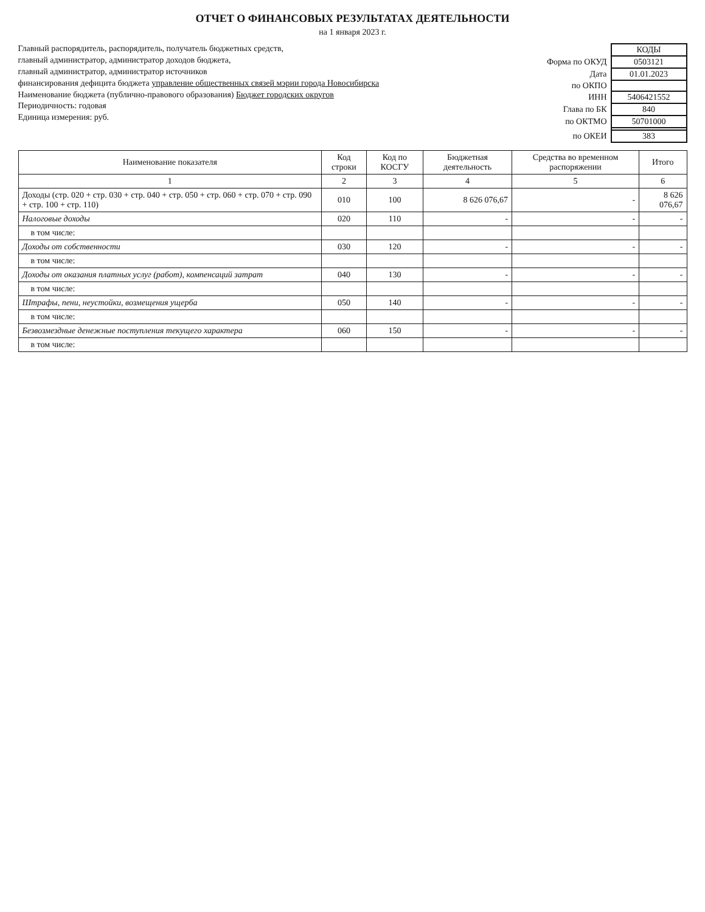ОТЧЕТ О ФИНАНСОВЫХ РЕЗУЛЬТАТАХ ДЕЯТЕЛЬНОСТИ
на 1 января 2023 г.
Главный распорядитель, распорядитель, получатель бюджетных средств,
главный администратор, администратор доходов бюджета,
главный администратор, администратор источников
финансирования дефицита бюджета управление общественных связей мэрии города Новосибирска
Наименование бюджета (публично-правового образования) Бюджет городских округов
Периодичность: годовая
Единица измерения: руб.
| | КОДЫ |
| Форма по ОКУД | 0503121 |
| Дата | 01.01.2023 |
| по ОКПО | |
| ИНН | 5406421552 |
| Глава по БК | 840 |
| по ОКТМО | 50701000 |
| по ОКЕИ | 383 |
| Наименование показателя | Код строки | Код по КОСГУ | Бюджетная деятельность | Средства во временном распоряжении | Итого |
| --- | --- | --- | --- | --- | --- |
| 1 | 2 | 3 | 4 | 5 | 6 |
| Доходы (стр. 020 + стр. 030 + стр. 040 + стр. 050 + стр. 060 + стр. 070 + стр. 090 + стр. 100 + стр. 110) | 010 | 100 | 8 626 076,67 | - | 8 626 076,67 |
| Налоговые доходы | 020 | 110 | - | - | - |
| в том числе: | | | | | |
| Доходы от собственности | 030 | 120 | - | - | - |
| в том числе: | | | | | |
| Доходы от оказания платных услуг (работ), компенсаций затрат | 040 | 130 | - | - | - |
| в том числе: | | | | | |
| Штрафы, пени, неустойки, возмещения ущерба | 050 | 140 | - | - | - |
| в том числе: | | | | | |
| Безвозмездные денежные поступления текущего характера | 060 | 150 | - | - | - |
| в том числе: | | | | | |